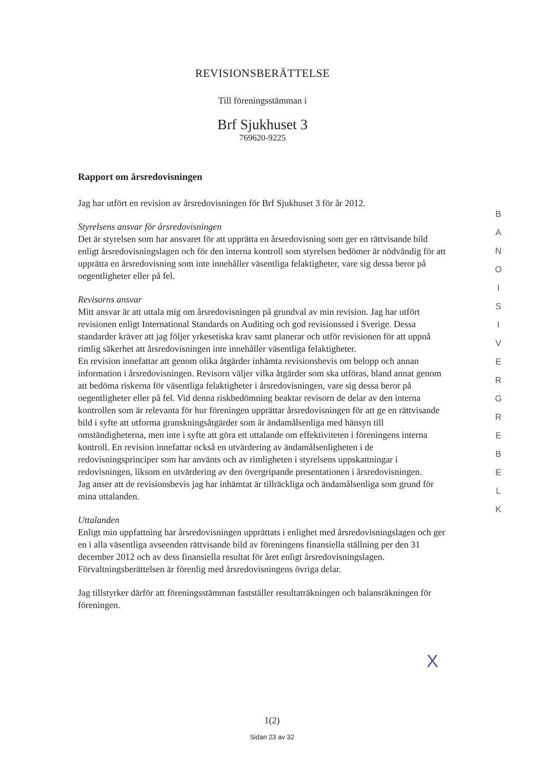REVISIONSBERÄTTELSE
Till föreningsstämman i
Brf Sjukhuset 3
769620-9225
Rapport om årsredovisningen
Jag har utfört en revision av årsredovisningen för Brf Sjukhuset 3 för år 2012.
Styrelsens ansvar för årsredovisningen
Det är styrelsen som har ansvaret för att upprätta en årsredovisning som ger en rättvisande bild enligt årsredovisningslagen och för den interna kontroll som styrelsen bedömer är nödvändig för att upprätta en årsredovisning som inte innehåller väsentliga felaktigheter, vare sig dessa beror på oegentligheter eller på fel.
Revisorns ansvar
Mitt ansvar är att uttala mig om årsredovisningen på grundval av min revision. Jag har utfört revisionen enligt International Standards on Auditing och god revisionssed i Sverige. Dessa standarder kräver att jag följer yrkesetiska krav samt planerar och utför revisionen för att uppnå rimlig säkerhet att årsredovisningen inte innehåller väsentliga felaktigheter.
En revision innefattar att genom olika åtgärder inhämta revisionsbevis om belopp och annan information i årsredovisningen. Revisorn väljer vilka åtgärder som ska utföras, bland annat genom att bedöma riskerna för väsentliga felaktigheter i årsredovisningen, vare sig dessa beror på oegentligheter eller på fel. Vid denna riskbedömning beaktar revisorn de delar av den interna kontrollen som är relevanta för hur föreningen upprättar årsredovisningen för att ge en rättvisande bild i syfte att utforma granskningsåtgärder som är ändamålsenliga med hänsyn till omständigheterna, men inte i syfte att göra ett uttalande om effektiviteten i föreningens interna kontroll. En revision innefattar också en utvärdering av ändamålsenligheten i de redovisningsprinciper som har använts och av rimligheten i styrelsens uppskattningar i redovisningen, liksom en utvärdering av den övergripande presentationen i årsredovisningen.
Jag anser att de revisionsbevis jag har inhämtat är tillräckliga och ändamålsenliga som grund för mina uttalanden.
Uttalanden
Enligt min uppfattning har årsredovisningen upprättats i enlighet med årsredovisningslagen och ger en i alla väsentliga avseenden rättvisande bild av föreningens finansiella ställning per den 31 december 2012 och av dess finansiella resultat för året enligt årsredovisningslagen. Förvaltningsberättelsen är förenlig med årsredovisningens övriga delar.
Jag tillstyrker därför att föreningsstämman fastställer resultaträkningen och balansräkningen för föreningen.
X
B A N O I S I V E R G R E B E L K
1(2)
Sidan 23 av 32